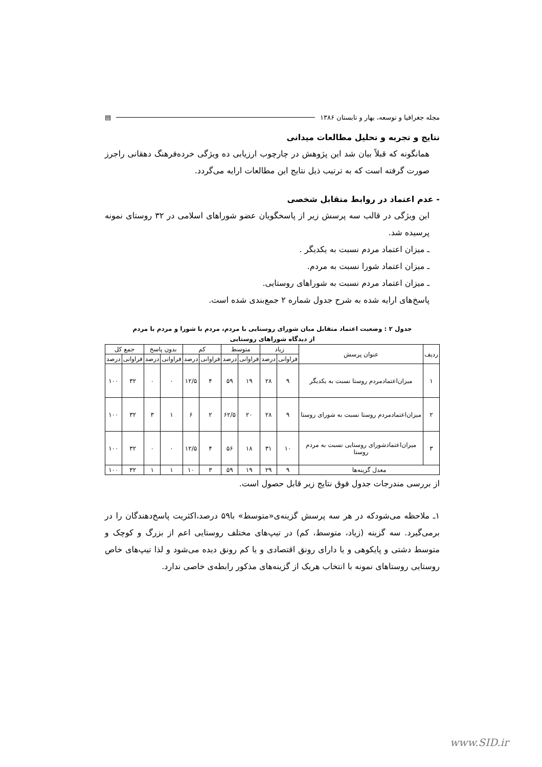مجله جغرافیا و توسعه، بهار و تابستان ۱۳۸۶ ▤
نتایج و تجربه و تحلیل مطالعات میدانی
همانگونه که قبلاً بیان شد این پژوهش در چارچوب ارزیابی ده ویژگی خرده‌فرهنگ دهقانی راجرز صورت گرفته است که به ترتیب ذیل نتایج این مطالعات ارایه می‌گردد.
- عدم اعتماد در روابط متقابل شخصی
این ویژگی در قالب سه پرسش زیر از پاسخگویان عضو شوراهای اسلامی در ۳۲ روستای نمونه پرسیده شد.
ـ میزان اعتماد مردم نسبت به یکدیگر .
ـ میزان اعتماد شورا نسبت به مردم.
ـ میزان اعتماد مردم نسبت به شوراهای روستایی.
پاسخ‌های ارایه شده به شرح جدول شماره ۲ جمع‌بندی شده است.
جدول ۲ : وضعیت اعتماد متقابل میان شورای روستایی با مردم، مردم با شورا و مردم با مردم
از دیدگاه شوراهای روستایی
| ردیف | عنوان پرسش | زیاد | | متوسط | | کم | | بدون پاسخ | | جمع کل | |
| --- | --- | --- | --- | --- | --- | --- | --- | --- | --- | --- | --- |
| | | فراوانی | درصد | فراوانی | درصد | فراوانی | درصد | فراوانی | درصد | فراوانی | درصد |
| ۱ | میزان‌اعتمادمردم روستا نسبت به یکدیگر | ۹ | ۲۸ | ۱۹ | ۵۹ | ۴ | ۱۲/۵ | ۰ | ۰ | ۳۲ | ۱۰۰ |
| ۲ | میزان‌اعتمادمردم روستا نسبت به شورای روستا | ۹ | ۲۸ | ۲۰ | ۶۲/۵ | ۲ | ۶ | ۱ | ۳ | ۳۲ | ۱۰۰ |
| ۳ | میزان‌اعتمادشورای روستایی نسبت به مردم روستا | ۱۰ | ۳۱ | ۱۸ | ۵۶ | ۴ | ۱۲/۵ | ۰ | ۰ | ۳۲ | ۱۰۰ |
| معدل گزینه‌ها | | ۹ | ۲۹ | ۱۹ | ۵۹ | ۳ | ۱۰ | ۱ | ۱ | ۳۲ | ۱۰۰ |
از بررسی مندرجات جدول فوق نتایج زیر قابل حصول است.
۱ـ ملاحظه می‌شودکه در هر سه پرسش گزینه‌ی«متوسط» با۵۹ درصد،اکثریت پاسخ‌دهندگان را در برمی‌گیرد. سه گزینه (زیاد، متوسط، کم) در تیپ‌های مختلف روستایی اعم از بزرگ و کوچک و متوسط دشتی و پایکوهی و یا دارای رونق اقتصادی و یا کم رونق دیده می‌شود و لذا تیپ‌های خاص روستایی روستاهای نمونه با انتخاب هریک از گزینه‌های مذکور رابطه‌ی خاصی ندارد.
www.SID.ir